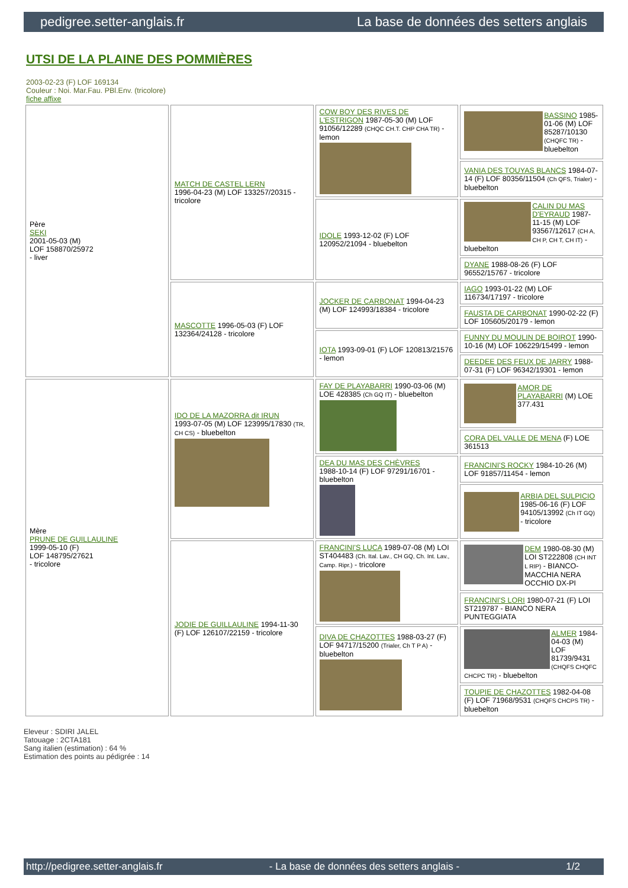pedigree.setter-anglais.fr La base de données des setters anglais
UTSI DE LA PLAINE DES POMMIÈRES
2003-02-23 (F) LOF 169134
Couleur : Noi. Mar.Fau. PBl.Env. (tricolore)
fiche affixe
| Père SEKI 2001-05-03 (M) LOF 158870/25972 - liver | MATCH DE CASTEL LERN 1996-04-23 (M) LOF 133257/20315 - tricolore | COW BOY DES RIVES DE L'ESTRIGON 1987-05-30 (M) LOF 91056/12289 (CHQC CH.T. CHP CHA TR) - lemon | BASSINO 1985-01-06 (M) LOF 85287/10130 (CHQFC TR) - bluebelton |
| | | | VANIA DES TOUYAS BLANCS 1984-07-14 (F) LOF 80356/11504 (Ch QFS, Trialer) - bluebelton |
| | | IDOLE 1993-12-02 (F) LOF 120952/21094 - bluebelton | CALIN DU MAS D'EYRAUD 1987-11-15 (M) LOF 93567/12617 (CH A, CH P, CH T, CH IT) - bluebelton |
| | | | DYANE 1988-08-26 (F) LOF 96552/15767 - tricolore |
| | MASCOTTE 1996-05-03 (F) LOF 132364/24128 - tricolore | JOCKER DE CARBONAT 1994-04-23 (M) LOF 124993/18384 - tricolore | IAGO 1993-01-22 (M) LOF 116734/17197 - tricolore |
| | | | FAUSTA DE CARBONAT 1990-02-22 (F) LOF 105605/20179 - lemon |
| | | IOTA 1993-09-01 (F) LOF 120813/21576 - lemon | FUNNY DU MOULIN DE BOIROT 1990-10-16 (M) LOF 106229/15499 - lemon |
| | | | DEEDEE DES FEUX DE JARRY 1988-07-31 (F) LOF 96342/19301 - lemon |
| Mère PRUNE DE GUILLAULINE 1999-05-10 (F) LOF 148795/27621 - tricolore | IDO DE LA MAZORRA dit IRUN 1993-07-05 (M) LOF 123995/17830 (TR, CH CS) - bluebelton | FAY DE PLAYABARRI 1990-03-06 (M) LOE 428385 (Ch GQ IT) - bluebelton | AMOR DE PLAYABARRI (M) LOE 377.431 |
| | | | CORA DEL VALLE DE MENA (F) LOE 361513 |
| | | DEA DU MAS DES CHÈVRES 1988-10-14 (F) LOF 97291/16701 - bluebelton | FRANCINI'S ROCKY 1984-10-26 (M) LOF 91857/11454 - lemon |
| | | | ARBIA DEL SULPICIO 1985-06-16 (F) LOF 94105/13992 (Ch IT GQ) - tricolore |
| | JODIE DE GUILLAULINE 1994-11-30 (F) LOF 126107/22159 - tricolore | FRANCINI'S LUCA 1989-07-08 (M) LOI ST404483 (Ch. Ital. Lav., CH GQ, Ch. Int. Lav., Camp. Ripr.) - tricolore | DEM 1980-08-30 (M) LOI ST222808 (CH INT L RIP) - BIANCO-MACCHIA NERA OCCHIO DX-PI |
| | | | FRANCINI'S LORI 1980-07-21 (F) LOI ST219787 - BIANCO NERA PUNTEGGIATA |
| | | DIVA DE CHAZOTTES 1988-03-27 (F) LOF 94717/15200 (Trialer, Ch T P A) - bluebelton | ALMER 1984-04-03 (M) LOF 81739/9431 (CHQFS CHQFC CHCPC TR) - bluebelton |
| | | | TOUPIE DE CHAZOTTES 1982-04-08 (F) LOF 71968/9531 (CHQFS CHCPS TR) - bluebelton |
Eleveur : SDIRI JALEL
Tatouage : 2CTA181
Sang italien (estimation) : 64 %
Estimation des points au pédigrée : 14
http://pedigree.setter-anglais.fr - La base de données des setters anglais - 1/2